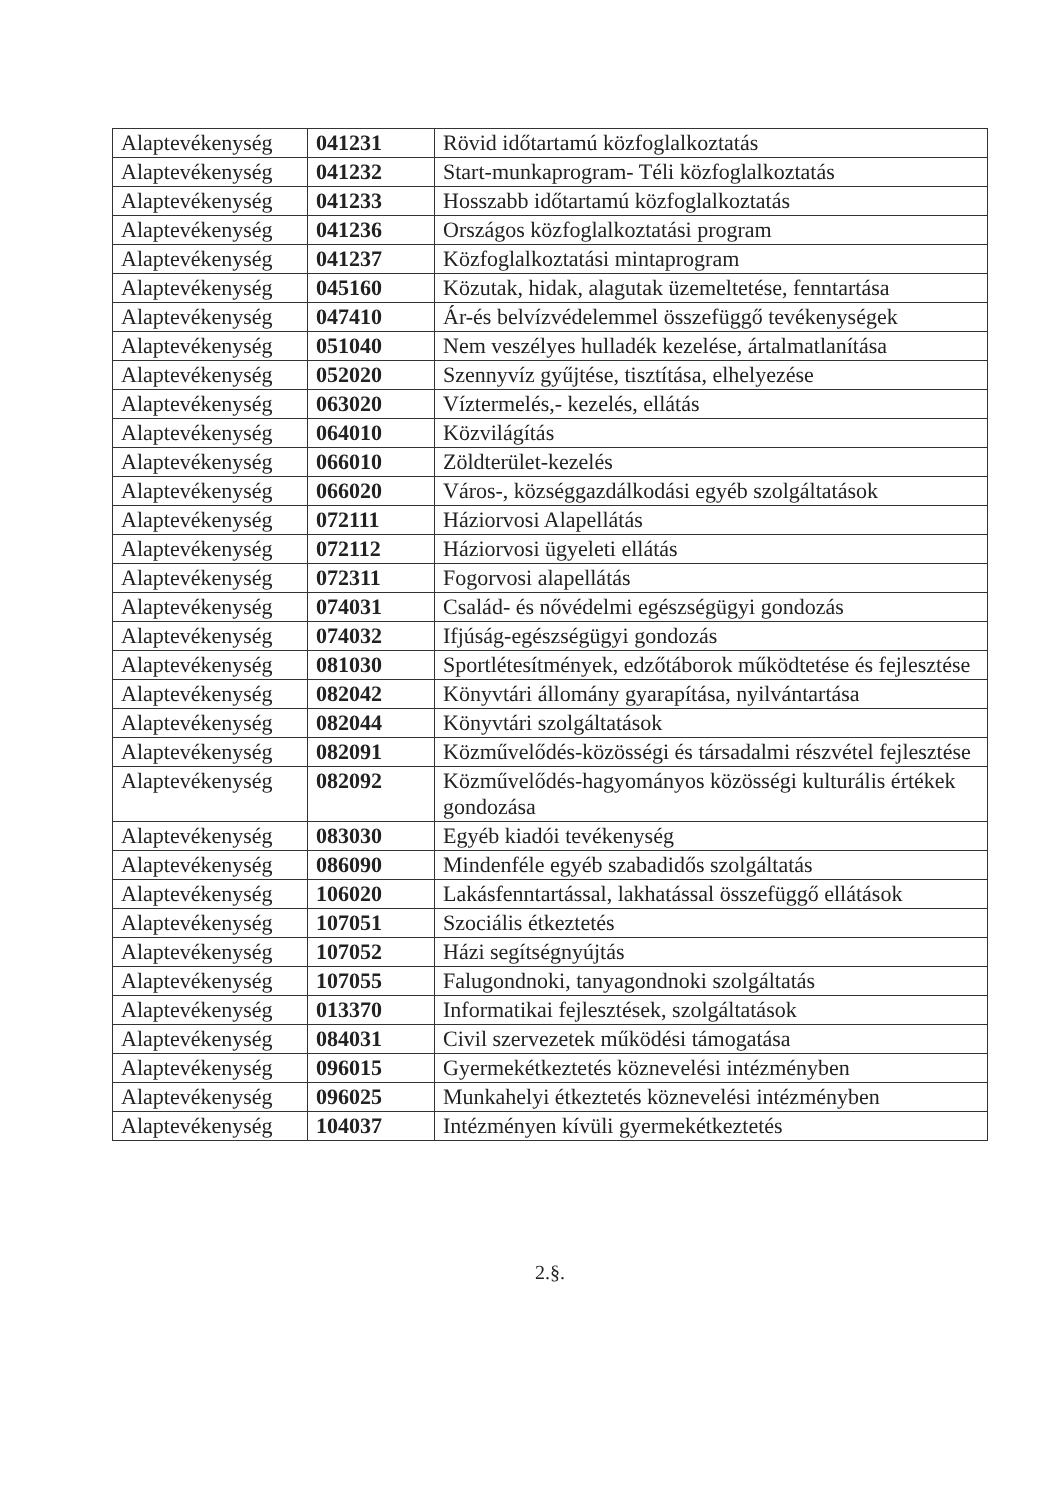| Alaptevékenység | 041231 | Rövid időtartamú közfoglalkoztatás |
| Alaptevékenység | 041232 | Start-munkaprogram- Téli közfoglalkoztatás |
| Alaptevékenység | 041233 | Hosszabb időtartamú közfoglalkoztatás |
| Alaptevékenység | 041236 | Országos közfoglalkoztatási program |
| Alaptevékenység | 041237 | Közfoglalkoztatási mintaprogram |
| Alaptevékenység | 045160 | Közutak, hidak, alagutak üzemeltetése, fenntartása |
| Alaptevékenység | 047410 | Ár-és belvízvédelemmel összefüggő tevékenységek |
| Alaptevékenység | 051040 | Nem veszélyes hulladék kezelése, ártalmatlanítása |
| Alaptevékenység | 052020 | Szennyvíz gyűjtése, tisztítása, elhelyezése |
| Alaptevékenység | 063020 | Víztermelés,- kezelés, ellátás |
| Alaptevékenység | 064010 | Közvilágítás |
| Alaptevékenység | 066010 | Zöldterület-kezelés |
| Alaptevékenység | 066020 | Város-, községgazdálkodási egyéb szolgáltatások |
| Alaptevékenység | 072111 | Háziorvosi Alapellátás |
| Alaptevékenység | 072112 | Háziorvosi ügyeleti ellátás |
| Alaptevékenység | 072311 | Fogorvosi alapellátás |
| Alaptevékenység | 074031 | Család- és nővédelmi egészségügyi gondozás |
| Alaptevékenység | 074032 | Ifjúság-egészségügyi gondozás |
| Alaptevékenység | 081030 | Sportlétesítmények, edzőtáborok működtetése és fejlesztése |
| Alaptevékenység | 082042 | Könyvtári állomány gyarapítása, nyilvántartása |
| Alaptevékenység | 082044 | Könyvtári szolgáltatások |
| Alaptevékenység | 082091 | Közművelődés-közösségi és társadalmi részvétel fejlesztése |
| Alaptevékenység | 082092 | Közművelődés-hagyományos közösségi kulturális értékek gondozása |
| Alaptevékenység | 083030 | Egyéb kiadói tevékenység |
| Alaptevékenység | 086090 | Mindenféle egyéb szabadidős szolgáltatás |
| Alaptevékenység | 106020 | Lakásfenntartással, lakhatással összefüggő ellátások |
| Alaptevékenység | 107051 | Szociális étkeztetés |
| Alaptevékenység | 107052 | Házi segítségnyújtás |
| Alaptevékenység | 107055 | Falugondnoki, tanyagondnoki szolgáltatás |
| Alaptevékenység | 013370 | Informatikai fejlesztések, szolgáltatások |
| Alaptevékenység | 084031 | Civil szervezetek működési támogatása |
| Alaptevékenység | 096015 | Gyermekétkeztetés köznevelési intézményben |
| Alaptevékenység | 096025 | Munkahelyi étkeztetés köznevelési intézményben |
| Alaptevékenység | 104037 | Intézményen kívüli gyermekétkeztetés |
2.§.